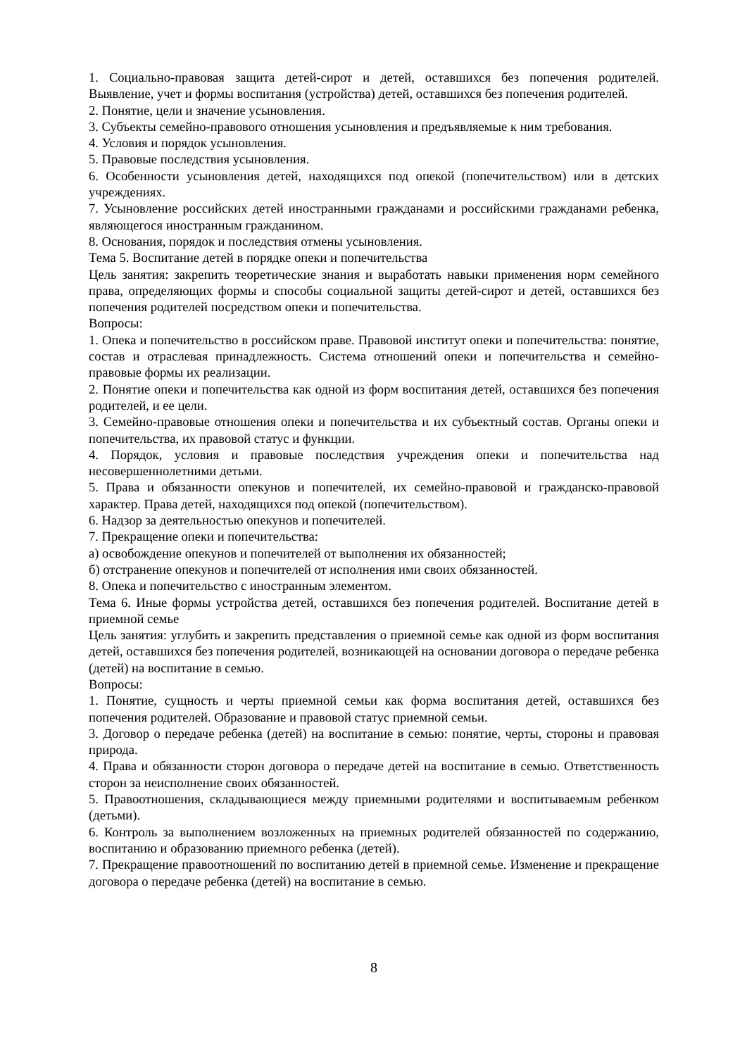1. Социально-правовая защита детей-сирот и детей, оставшихся без попечения родителей. Выявление, учет и формы воспитания (устройства) детей, оставшихся без попечения родителей.
2. Понятие, цели и значение усыновления.
3. Субъекты семейно-правового отношения усыновления и предъявляемые к ним требования.
4. Условия и порядок усыновления.
5. Правовые последствия усыновления.
6. Особенности усыновления детей, находящихся под опекой (попечительством) или в детских учреждениях.
7. Усыновление российских детей иностранными гражданами и российскими гражданами ребенка, являющегося иностранным гражданином.
8. Основания, порядок и последствия отмены усыновления.
Тема 5. Воспитание детей в порядке опеки и попечительства
Цель занятия: закрепить теоретические знания и выработать навыки применения норм семейного права, определяющих формы и способы социальной защиты детей-сирот и детей, оставшихся без попечения родителей посредством опеки и попечительства.
Вопросы:
1. Опека и попечительство в российском праве. Правовой институт опеки и попечительства: понятие, состав и отраслевая принадлежность. Система отношений опеки и попечительства и семейно-правовые формы их реализации.
2. Понятие опеки и попечительства как одной из форм воспитания детей, оставшихся без попечения родителей, и ее цели.
3. Семейно-правовые отношения опеки и попечительства и их субъектный состав. Органы опеки и попечительства, их правовой статус и функции.
4. Порядок, условия и правовые последствия учреждения опеки и попечительства над несовершеннолетними детьми.
5. Права и обязанности опекунов и попечителей, их семейно-правовой и гражданско-правовой характер. Права детей, находящихся под опекой (попечительством).
6. Надзор за деятельностью опекунов и попечителей.
7. Прекращение опеки и попечительства:
а) освобождение опекунов и попечителей от выполнения их обязанностей;
б) отстранение опекунов и попечителей от исполнения ими своих обязанностей.
8. Опека и попечительство с иностранным элементом.
Тема 6. Иные формы устройства детей, оставшихся без попечения родителей. Воспитание детей в приемной семье
Цель занятия: углубить и закрепить представления о приемной семье как одной из форм воспитания детей, оставшихся без попечения родителей, возникающей на основании договора о передаче ребенка (детей) на воспитание в семью.
Вопросы:
1. Понятие, сущность и черты приемной семьи как форма воспитания детей, оставшихся без попечения родителей. Образование и правовой статус приемной семьи.
3. Договор о передаче ребенка (детей) на воспитание в семью: понятие, черты, стороны и правовая природа.
4. Права и обязанности сторон договора о передаче детей на воспитание в семью. Ответственность сторон за неисполнение своих обязанностей.
5. Правоотношения, складывающиеся между приемными родителями и воспитываемым ребенком (детьми).
6. Контроль за выполнением возложенных на приемных родителей обязанностей по содержанию, воспитанию и образованию приемного ребенка (детей).
7. Прекращение правоотношений по воспитанию детей в приемной семье. Изменение и прекращение договора о передаче ребенка (детей) на воспитание в семью.
8